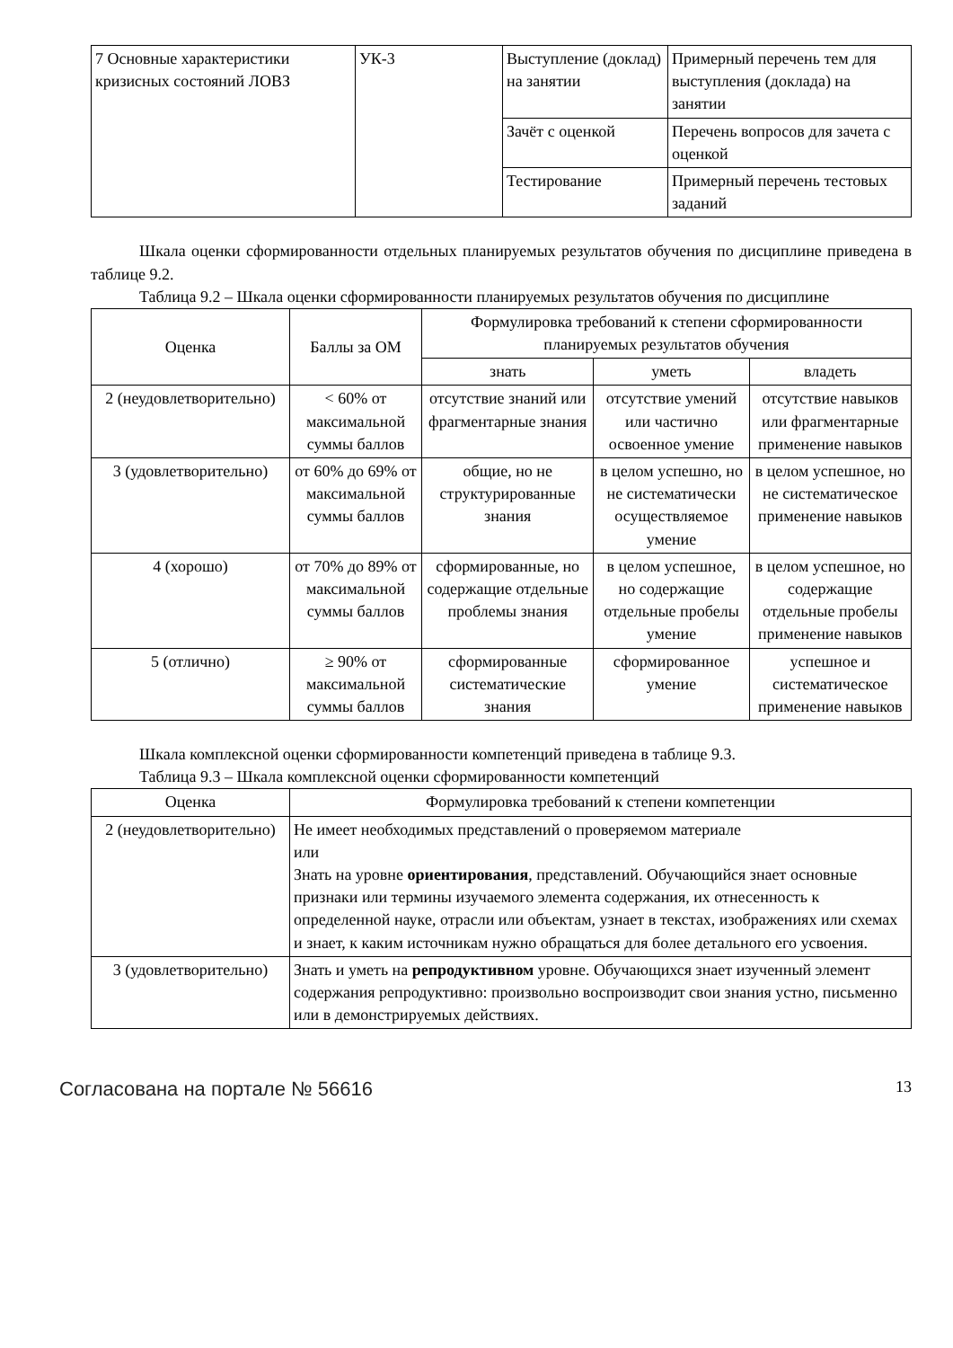| 7 Основные характеристики кризисных состояний ЛОВЗ | УК-3 | Выступление (доклад) на занятии | Примерный перечень тем для выступления (доклада) на занятии |
| | | Зачёт с оценкой | Перечень вопросов для зачета с оценкой |
| | | Тестирование | Примерный перечень тестовых заданий |
Шкала оценки сформированности отдельных планируемых результатов обучения по дисциплине приведена в таблице 9.2.
Таблица 9.2 – Шкала оценки сформированности планируемых результатов обучения по дисциплине
| Оценка | Баллы за ОМ | Формулировка требований к степени сформированности планируемых результатов обучения | | |
| --- | --- | --- | --- | --- |
| | | знать | уметь | владеть |
| 2 (неудовлетворительно) | < 60% от максимальной суммы баллов | отсутствие знаний или фрагментарные знания | отсутствие умений или частично освоенное умение | отсутствие навыков или фрагментарные применение навыков |
| 3 (удовлетворительно) | от 60% до 69% от максимальной суммы баллов | общие, но не структурированные знания | в целом успешно, но не систематически осуществляемое умение | в целом успешное, но не систематическое применение навыков |
| 4 (хорошо) | от 70% до 89% от максимальной суммы баллов | сформированные, но содержащие отдельные проблемы знания | в целом успешное, но содержащие отдельные пробелы умение | в целом успешное, но содержащие отдельные пробелы применение навыков |
| 5 (отлично) | ≥ 90% от максимальной суммы баллов | сформированные систематические знания | сформированное умение | успешное и систематическое применение навыков |
Шкала комплексной оценки сформированности компетенций приведена в таблице 9.3.
Таблица 9.3 – Шкала комплексной оценки сформированности компетенций
| Оценка | Формулировка требований к степени компетенции |
| --- | --- |
| 2 (неудовлетворительно) | Не имеет необходимых представлений о проверяемом материале или Знать на уровне ориентирования , представлений. Обучающийся знает основные признаки или термины изучаемого элемента содержания, их отнесенность к определенной науке, отрасли или объектам, узнает в текстах, изображениях или схемах и знает, к каким источникам нужно обращаться для более детального его усвоения. |
| 3 (удовлетворительно) | Знать и уметь на репродуктивном уровне. Обучающихся знает изученный элемент содержания репродуктивно: произвольно воспроизводит свои знания устно, письменно или в демонстрируемых действиях. |
Согласована на портале № 56616 13